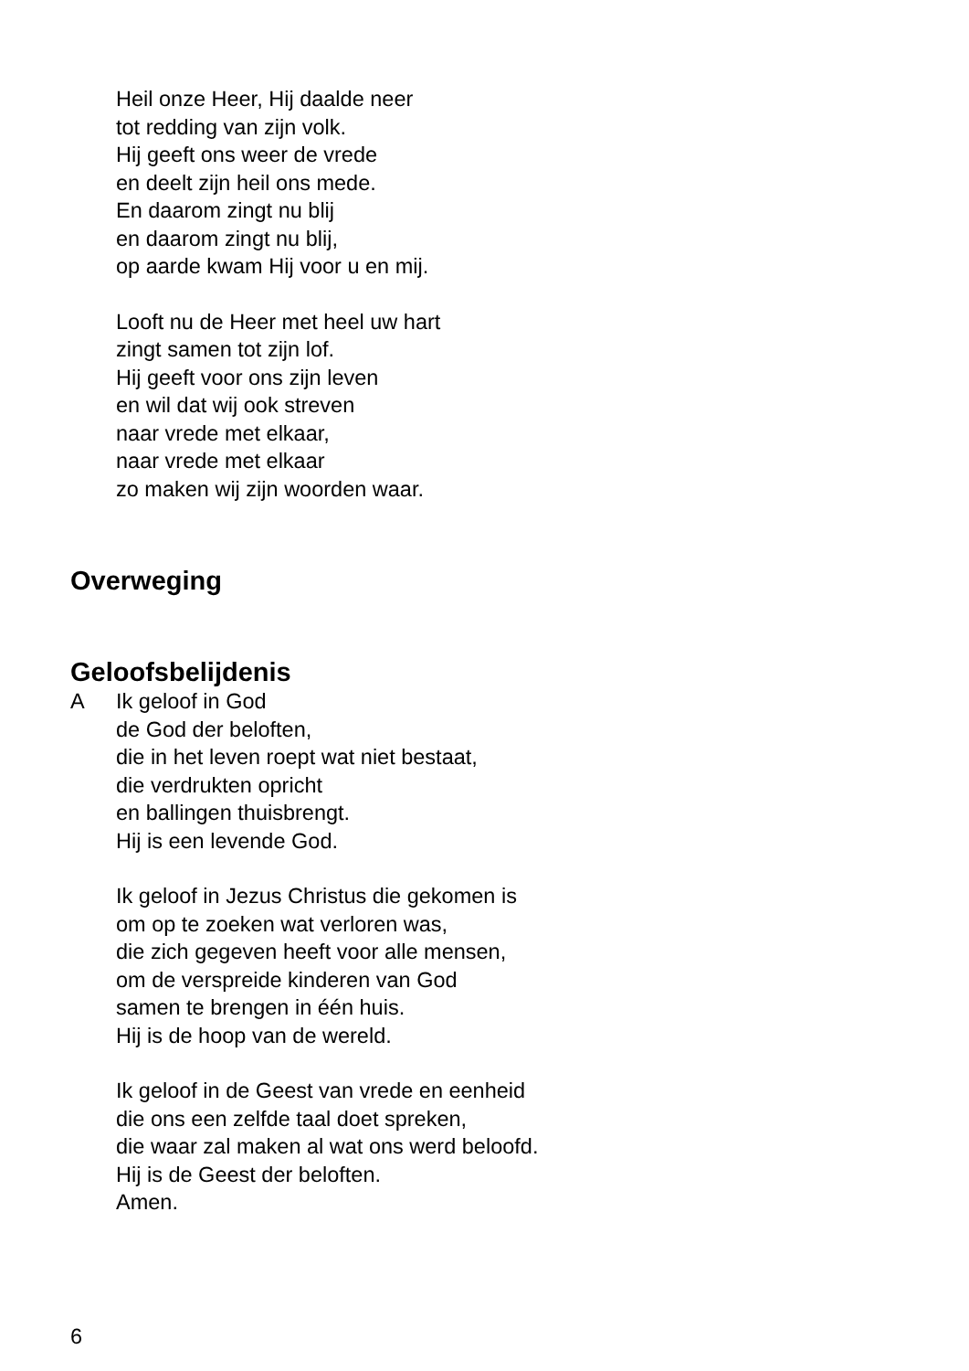Heil onze Heer, Hij daalde neer
tot redding van zijn volk.
Hij geeft ons weer de vrede
en deelt zijn heil ons mede.
En daarom zingt nu blij
en daarom zingt nu blij,
op aarde kwam Hij voor u en mij.
Looft nu de Heer met heel uw hart
zingt samen tot zijn lof.
Hij geeft voor ons zijn leven
en wil dat wij ook streven
naar vrede met elkaar,
naar vrede met elkaar
zo maken wij zijn woorden waar.
Overweging
Geloofsbelijdenis
A Ik geloof in God
de God der beloften,
die in het leven roept wat niet bestaat,
die verdrukten opricht
en ballingen thuisbrengt.
Hij is een levende God.
Ik geloof in Jezus Christus die gekomen is
om op te zoeken wat verloren was,
die zich gegeven heeft voor alle mensen,
om de verspreide kinderen van God
samen te brengen in één huis.
Hij is de hoop van de wereld.
Ik geloof in de Geest van vrede en eenheid
die ons een zelfde taal doet spreken,
die waar zal maken al wat ons werd beloofd.
Hij is de Geest der beloften.
Amen.
6